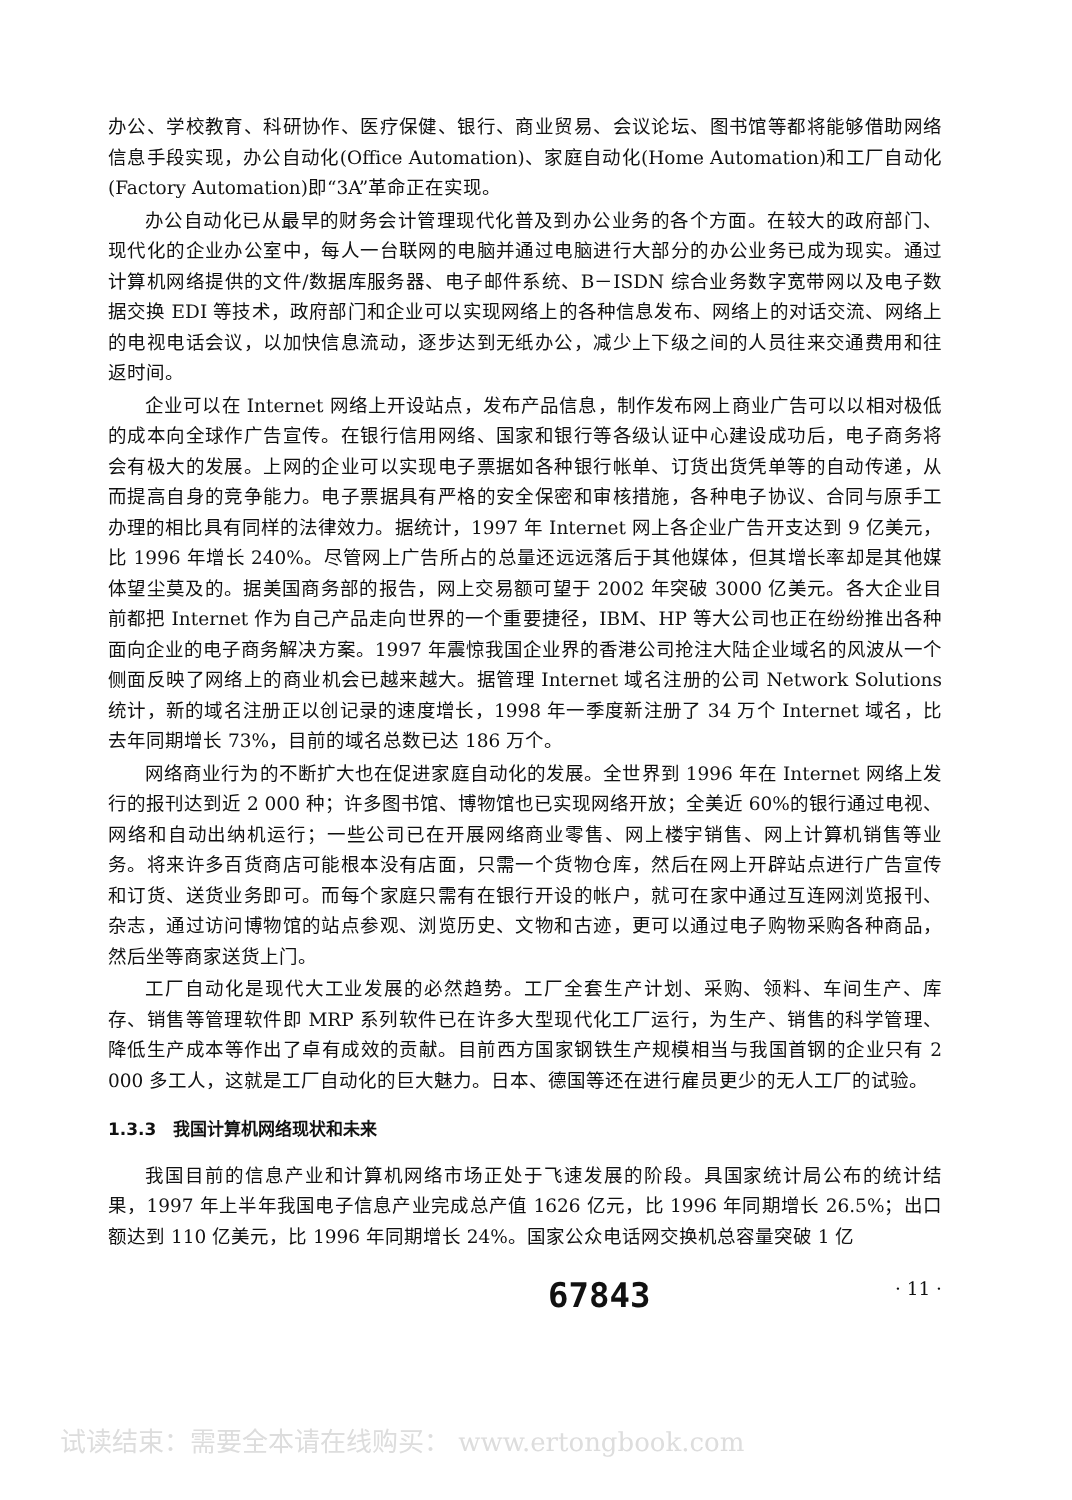办公、学校教育、科研协作、医疗保健、银行、商业贸易、会议论坛、图书馆等都将能够借助网络信息手段实现，办公自动化(Office Automation)、家庭自动化(Home Automation)和工厂自动化(Factory Automation)即“3A”革命正在实现。
办公自动化已从最早的财务会计管理现代化普及到办公业务的各个方面。在较大的政府部门、现代化的企业办公室中，每人一台联网的电脑并通过电脑进行大部分的办公业务已成为现实。通过计算机网络提供的文件/数据库服务器、电子邮件系统、B－ISDN 综合业务数字宽带网以及电子数据交换 EDI 等技术，政府部门和企业可以实现网络上的各种信息发布、网络上的对话交流、网络上的电视电话会议，以加快信息流动，逐步达到无纸办公，减少上下级之间的人员往来交通费用和往返时间。
企业可以在 Internet 网络上开设站点，发布产品信息，制作发布网上商业广告可以以相对极低的成本向全球作广告宣传。在银行信用网络、国家和银行等各级认证中心建设成功后，电子商务将会有极大的发展。上网的企业可以实现电子票据如各种银行帐单、订货出货凭单等的自动传递，从而提高自身的竞争能力。电子票据具有严格的安全保密和审核措施，各种电子协议、合同与原手工办理的相比具有同样的法律效力。据统计，1997 年 Internet 网上各企业广告开支达到 9 亿美元，比 1996 年增长 240%。尽管网上广告所占的总量还远远落后于其他媒体，但其增长率却是其他媒体望尘莫及的。据美国商务部的报告，网上交易额可望于 2002 年突破 3000 亿美元。各大企业目前都把 Internet 作为自己产品走向世界的一个重要捷径，IBM、HP 等大公司也正在纷纷推出各种面向企业的电子商务解决方案。1997 年震惊我国企业界的香港公司抢注大陆企业域名的风波从一个侧面反映了网络上的商业机会已越来越大。据管理 Internet 域名注册的公司 Network Solutions 统计，新的域名注册正以创记录的速度增长，1998 年一季度新注册了 34 万个 Internet 域名，比去年同期增长 73%，目前的域名总数已达 186 万个。
网络商业行为的不断扩大也在促进家庭自动化的发展。全世界到 1996 年在 Internet 网络上发行的报刊达到近 2 000 种；许多图书馆、博物馆也已实现网络开放；全美近 60%的银行通过电视、网络和自动出纳机运行；一些公司已在开展网络商业零售、网上楼宇销售、网上计算机销售等业务。将来许多百货商店可能根本没有店面，只需一个货物仓库，然后在网上开辟站点进行广告宣传和订货、送货业务即可。而每个家庭只需有在银行开设的帐户，就可在家中通过互连网浏览报刊、杂志，通过访问博物馆的站点参观、浏览历史、文物和古迹，更可以通过电子购物采购各种商品，然后坐等商家送货上门。
工厂自动化是现代大工业发展的必然趋势。工厂全套生产计划、采购、领料、车间生产、库存、销售等管理软件即 MRP 系列软件已在许多大型现代化工厂运行，为生产、销售的科学管理、降低生产成本等作出了卓有成效的贡献。目前西方国家钢铁生产规模相当与我国首钢的企业只有 2 000 多工人，这就是工厂自动化的巨大魅力。日本、德国等还在进行雇员更少的无人工厂的试验。
1.3.3　我国计算机网络现状和未来
我国目前的信息产业和计算机网络市场正处于飞速发展的阶段。具国家统计局公布的统计结果，1997 年上半年我国电子信息产业完成总产值 1626 亿元，比 1996 年同期增长 26.5%；出口额达到 110 亿美元，比 1996 年同期增长 24%。国家公众电话网交换机总容量突破 1 亿
67843 · 11 ·
试读结束：需要全本请在线购买： www.ertongbook.com